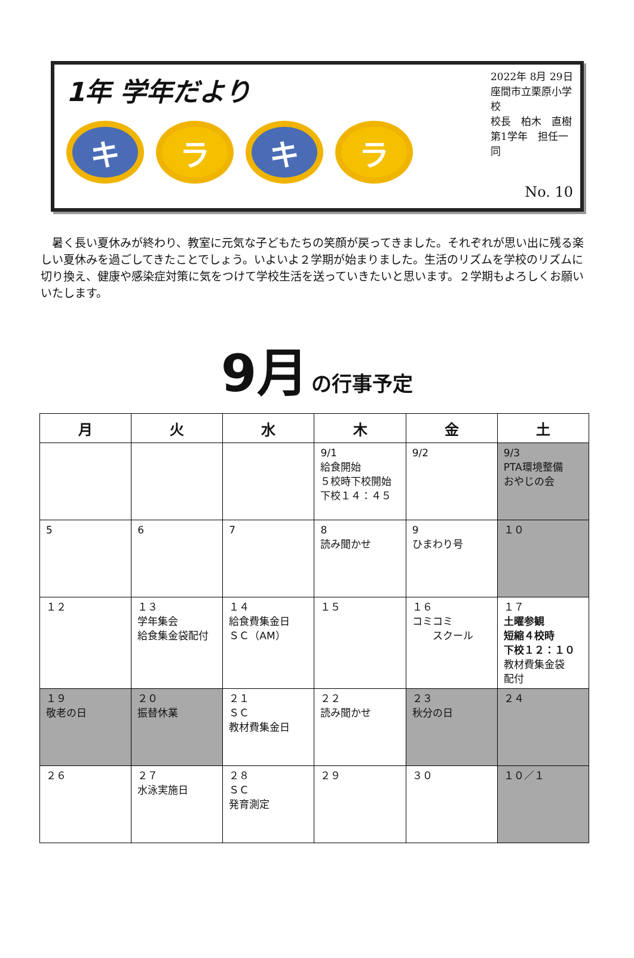1年 学年だより
キ ラ キ ラ
2022年 8月 29日
座間市立栗原小学校
校長　柏木　直樹
第1学年　担任一同
No. 10
暑く長い夏休みが終わり、教室に元気な子どもたちの笑顔が戻ってきました。それぞれが思い出に残る楽しい夏休みを過ごしてきたことでしょう。いよいよ２学期が始まりました。生活のリズムを学校のリズムに切り換え、健康や感染症対策に気をつけて学校生活を送っていきたいと思います。２学期もよろしくお願いいたします。
9月 の行事予定
| 月 | 火 | 水 | 木 | 金 | 土 |
| --- | --- | --- | --- | --- | --- |
| | | | 9/1 給食開始 ５校時下校開始 下校１４：４５ | 9/2 | 9/3 PTA環境整備 おやじの会 |
| 5 | 6 | 7 | 8 読み聞かせ | 9 ひまわり号 | １０ |
| １２ | １３ 学年集会 給食集金袋配付 | １４ 給食費集金日 ＳＣ（AM） | １５ | １６ コミコミ スクール | １７ 土曜参観 短縮４校時 下校１２：１０ 教材費集金袋 配付 |
| １９ 敬老の日 | ２０ 振替休業 | ２１ ＳＣ 教材費集金日 | ２２ 読み聞かせ | ２３ 秋分の日 | ２４ |
| ２６ | ２７ 水泳実施日 | ２８ ＳＣ 発育測定 | ２９ | ３０ | １０／１ |